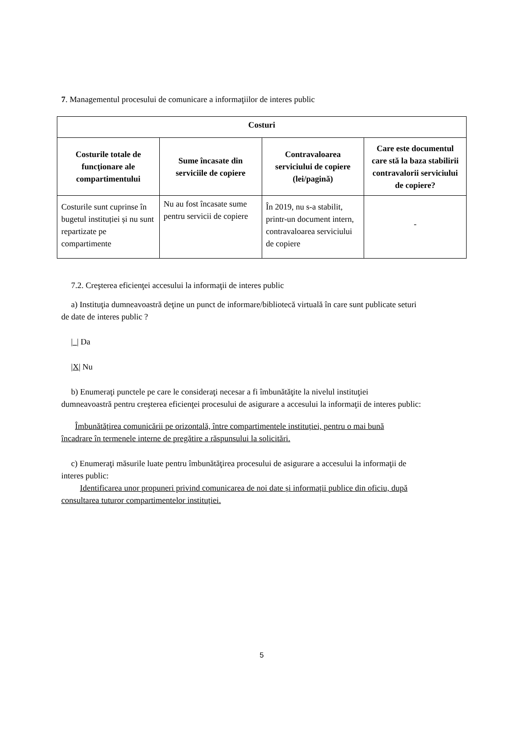7. Managementul procesului de comunicare a informaţiilor de interes public
| Costuri | | | |
| --- | --- | --- | --- |
| Costurile totale de funcţionare ale compartimentului | Sume încasate din serviciile de copiere | Contravaloarea serviciului de copiere (lei/pagină) | Care este documentul care stă la baza stabilirii contravalorii serviciului de copiere? |
| Costurile sunt cuprinse în bugetul instituției și nu sunt repartizate pe compartimente | Nu au fost încasate sume pentru servicii de copiere | În 2019, nu s-a stabilit, printr-un document intern, contravaloarea serviciului de copiere | - |
7.2. Creşterea eficienţei accesului la informaţii de interes public
a) Instituţia dumneavoastră deţine un punct de informare/bibliotecă virtuală în care sunt publicate seturi
de date de interes public ?
|_| Da
|X| Nu
b) Enumeraţi punctele pe care le consideraţi necesar a fi îmbunătăţite la nivelul instituţiei
dumneavoastră pentru creşterea eficienţei procesului de asigurare a accesului la informaţii de interes public:
Îmbunătățirea comunicării pe orizontală, între compartimentele instituției, pentru o mai bună
încadrare în termenele interne de pregătire a răspunsului la solicitări.
c) Enumeraţi măsurile luate pentru îmbunătăţirea procesului de asigurare a accesului la informaţii de
interes public:
Identificarea unor propuneri privind comunicarea de noi date și informații publice din oficiu, după
consultarea tuturor compartimentelor instituției.
5